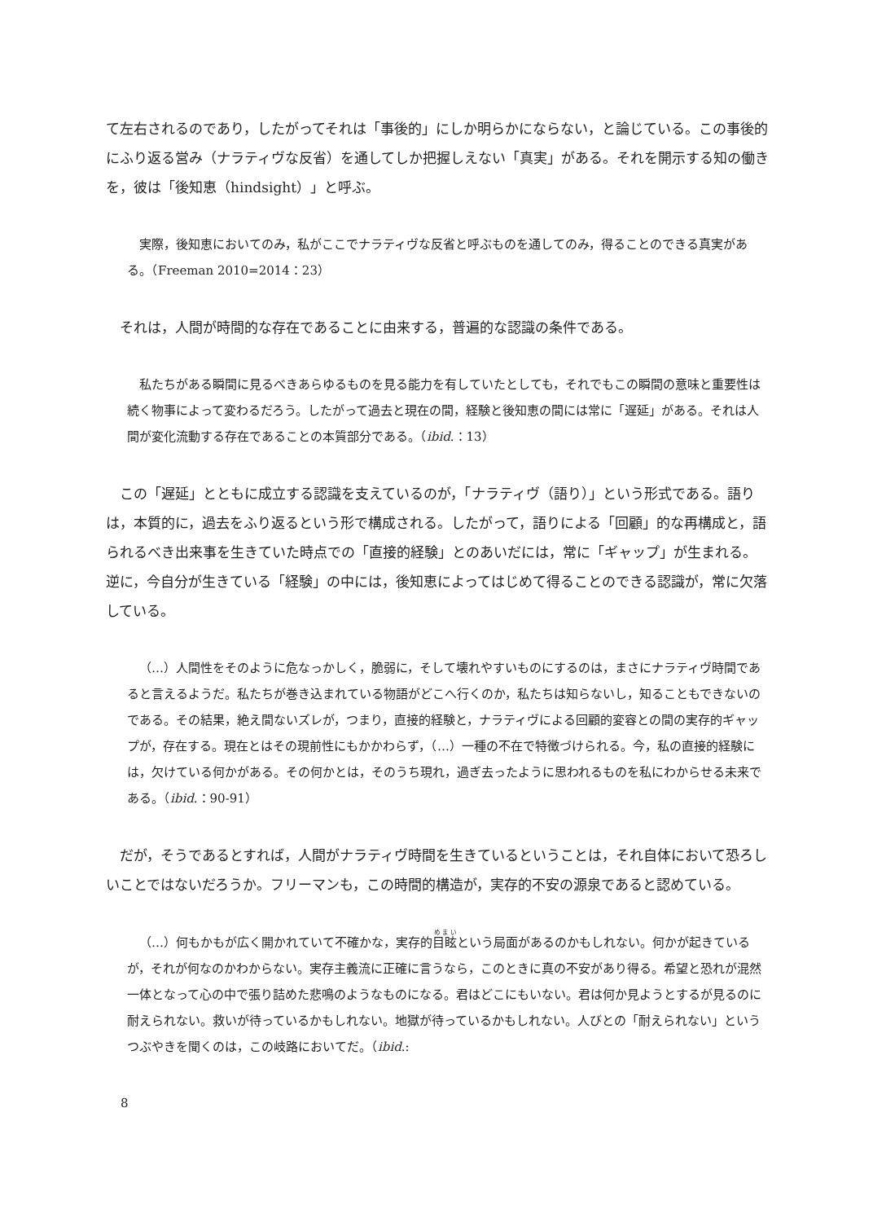て左右されるのであり，したがってそれは「事後的」にしか明らかにならない，と論じている。この事後的にふり返る営み（ナラティヴな反省）を通してしか把握しえない「真実」がある。それを開示する知の働きを，彼は「後知恵（hindsight）」と呼ぶ。
実際，後知恵においてのみ，私がここでナラティヴな反省と呼ぶものを通してのみ，得ることのできる真実がある。（Freeman 2010=2014：23）
それは，人間が時間的な存在であることに由来する，普遍的な認識の条件である。
私たちがある瞬間に見るべきあらゆるものを見る能力を有していたとしても，それでもこの瞬間の意味と重要性は続く物事によって変わるだろう。したがって過去と現在の間，経験と後知恵の間には常に「遅延」がある。それは人間が変化流動する存在であることの本質部分である。（ibid.：13）
この「遅延」とともに成立する認識を支えているのが，「ナラティヴ（語り）」という形式である。語りは，本質的に，過去をふり返るという形で構成される。したがって，語りによる「回顧」的な再構成と，語られるべき出来事を生きていた時点での「直接的経験」とのあいだには，常に「ギャップ」が生まれる。逆に，今自分が生きている「経験」の中には，後知恵によってはじめて得ることのできる認識が，常に欠落している。
（…）人間性をそのように危なっかしく，脆弱に，そして壊れやすいものにするのは，まさにナラティヴ時間であると言えるようだ。私たちが巻き込まれている物語がどこへ行くのか，私たちは知らないし，知ることもできないのである。その結果，絶え間ないズレが，つまり，直接的経験と，ナラティヴによる回顧的変容との間の実存的ギャップが，存在する。現在とはその現前性にもかかわらず，（…）一種の不在で特徴づけられる。今，私の直接的経験には，欠けている何かがある。その何かとは，そのうち現れ，過ぎ去ったように思われるものを私にわからせる未来である。（ibid.：90-91）
だが，そうであるとすれば，人間がナラティヴ時間を生きているということは，それ自体において恐ろしいことではないだろうか。フリーマンも，この時間的構造が，実存的不安の源泉であると認めている。
（…）何もかもが広く開かれていて不確かな，実存的目眩という局面があるのかもしれない。何かが起きているが，それが何なのかわからない。実存主義流に正確に言うなら，このときに真の不安があり得る。希望と恐れが混然一体となって心の中で張り詰めた悲鳴のようなものになる。君はどこにもいない。君は何か見ようとするが見るのに耐えられない。救いが待っているかもしれない。地獄が待っているかもしれない。人びとの「耐えられない」というつぶやきを聞くのは，この岐路においてだ。（ibid.:
8